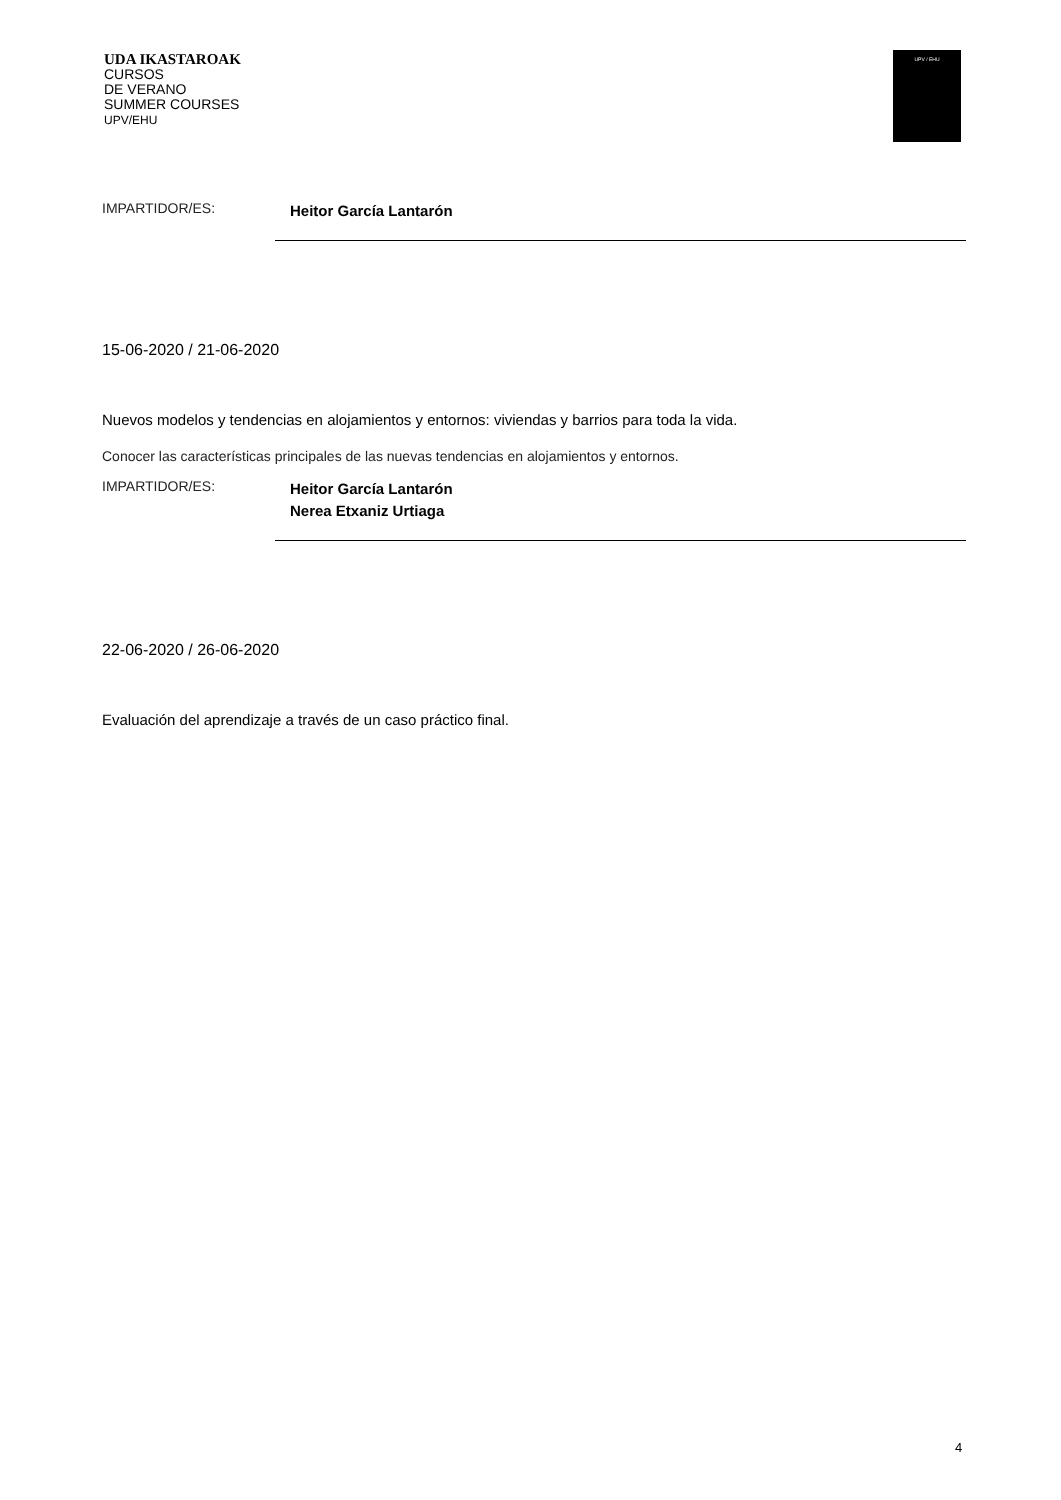UDA IKASTAROAK
CURSOS
DE VERANO
SUMMER COURSES
UPV/EHU
UPV / EHU
IMPARTIDOR/ES:
Heitor García Lantarón
15-06-2020 / 21-06-2020
Nuevos modelos y tendencias en alojamientos y entornos: viviendas y barrios para toda la vida.
Conocer las características principales de las nuevas tendencias en alojamientos y entornos.
IMPARTIDOR/ES:
Heitor García Lantarón
Nerea Etxaniz Urtiaga
22-06-2020 / 26-06-2020
Evaluación del aprendizaje a través de un caso práctico final.
4